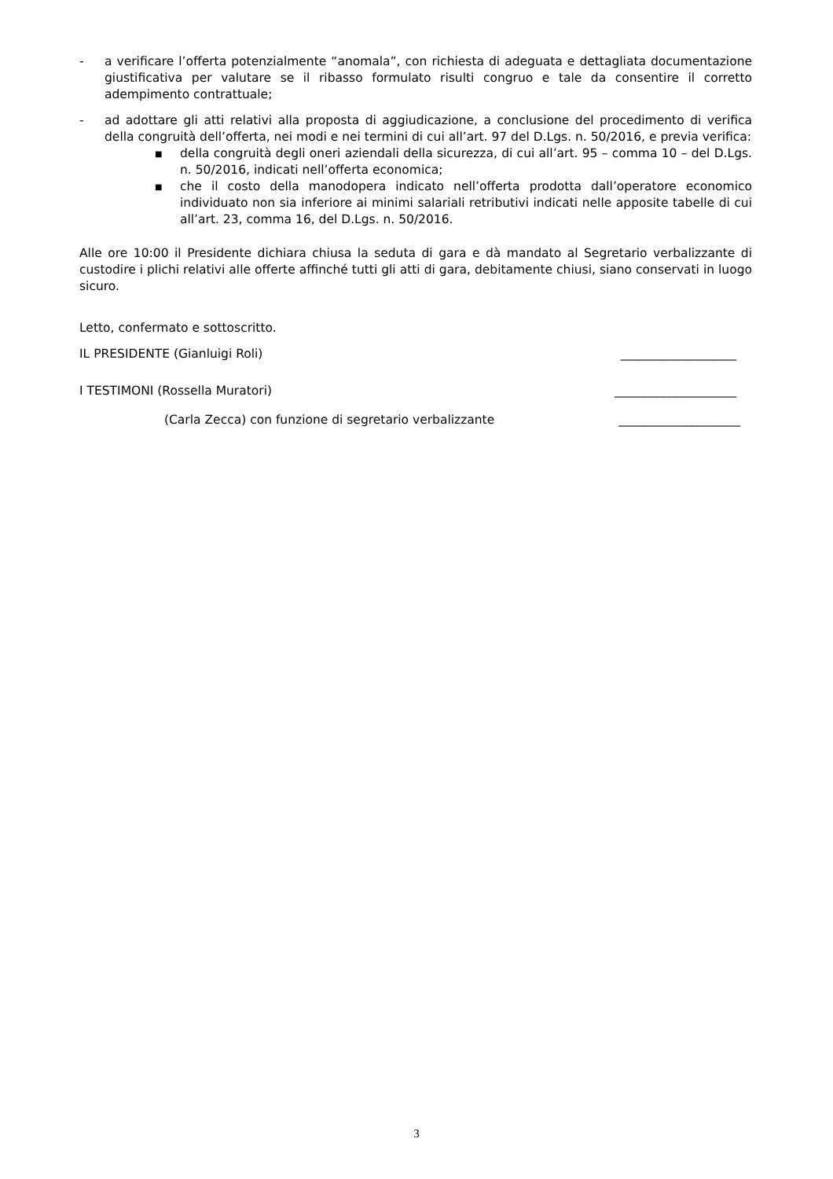- a verificare l’offerta potenzialmente “anomala”, con richiesta di adeguata e dettagliata documentazione giustificativa per valutare se il ribasso formulato risulti congruo e tale da consentire il corretto adempimento contrattuale;
- ad adottare gli atti relativi alla proposta di aggiudicazione, a conclusione del procedimento di verifica della congruità dell’offerta, nei modi e nei termini di cui all’art. 97 del D.Lgs. n. 50/2016, e previa verifica:
■
della congruità degli oneri aziendali della sicurezza, di cui all’art. 95 – comma 10 – del D.Lgs. n. 50/2016, indicati nell’offerta economica;
■
che il costo della manodopera indicato nell’offerta prodotta dall’operatore economico individuato non sia inferiore ai minimi salariali retributivi indicati nelle apposite tabelle di cui all’art. 23, comma 16, del D.Lgs. n. 50/2016.
Alle ore 10:00 il Presidente dichiara chiusa la seduta di gara e dà mandato al Segretario verbalizzante di custodire i plichi relativi alle offerte affinché tutti gli atti di gara, debitamente chiusi, siano conservati in luogo sicuro.
Letto, confermato e sottoscritto.
IL PRESIDENTE (Gianluigi Roli) ___________________
I TESTIMONI (Rossella Muratori) ____________________
(Carla Zecca) con funzione di segretario verbalizzante ____________________
3